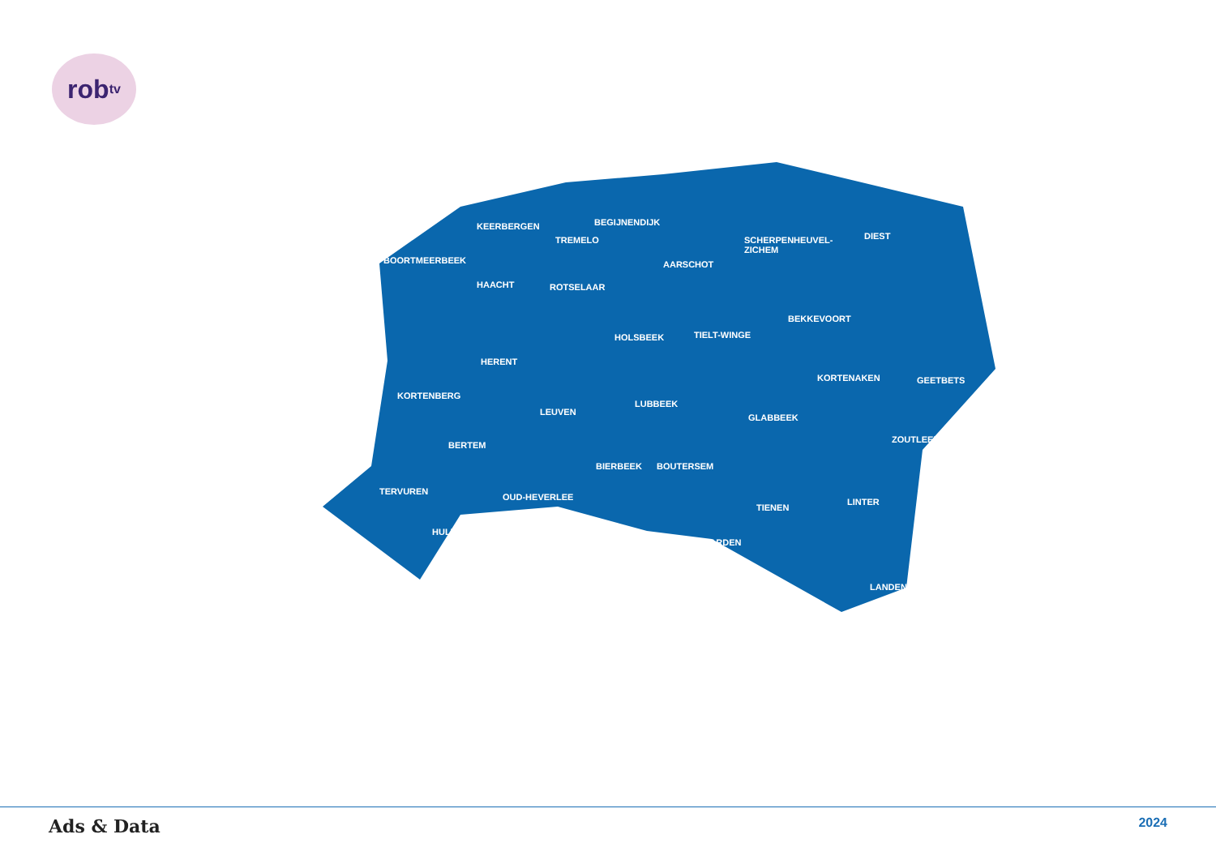rob<sup>tv</sup>
KEERBERGEN BEGIJNENDIJK
TREMELO SCHERPENHEUVEL-
ZICHEM
DIEST
BOORTMEERBEEK AARSCHOT
HAACHT ROTSELAAR
BEKKEVOORT
HOLSBEEK TIELT-WINGE
HERENT
KORTENAKEN GEETBETS
KORTENBERG
LUBBEEK
LEUVEN
GLABBEEK
ZOUTLEEUW
BERTEM
BIERBEEK BOUTERSEM
TERVUREN
OUD-HEVERLEE LINTER
TIENEN
HULDENBERG
HOEGAARDEN
LANDEN
Ads & Data 2024